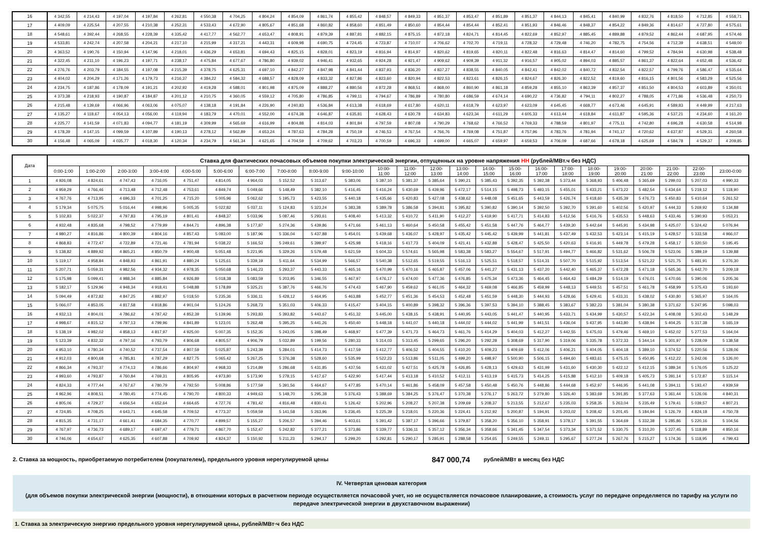| 16 | 4 342,55 | 4 214,43 | 4 197,04 | 4 197,84 | 4 262,81 | 4 550,38 | 4 704,25 | 4 804,24 | 4 854,09 | 4 861,74 | 4 855,42 | 4 848,57 | 4 849,33 | 4 851,37 | 4 853,47 | 4 851,89 | 4 851,37 | 4 844,13 | 4 845,41 | 4 840,99 | 4 832,76 | 4 818,50 | 4 712,85 | 4 558,71 |
| 17 | 4 409,09 | 4 225,54 | 4 207,55 | 4 210,38 | 4 252,31 | 4 533,43 | 4 672,90 | 4 805,67 | 4 851,68 | 4 860,82 | 4 858,60 | 4 851,49 | 4 850,60 | 4 854,44 | 4 854,44 | 4 852,41 | 4 851,93 | 4 846,46 | 4 848,37 | 4 854,22 | 4 849,36 | 4 814,67 | 4 727,80 | 4 575,61 |
| 18 | 4 548,61 | 4 392,44 | 4 268,55 | 4 228,39 | 4 335,42 | 4 417,77 | 4 562,77 | 4 653,47 | 4 808,91 | 4 879,39 | 4 887,81 | 4 882,15 | 4 875,15 | 4 872,18 | 4 824,71 | 4 814,45 | 4 822,69 | 4 852,97 | 4 885,45 | 4 889,88 | 4 879,52 | 4 862,44 | 4 687,95 | 4 574,46 |
| 19 | 4 533,81 | 4 242,74 | 4 207,58 | 4 204,21 | 4 217,10 | 4 215,99 | 4 317,21 | 4 443,31 | 4 609,98 | 4 690,75 | 4 724,45 | 4 723,87 | 4 710,07 | 4 706,62 | 4 702,70 | 4 719,11 | 4 728,32 | 4 729,48 | 4 746,20 | 4 782,75 | 4 754,56 | 4 712,39 | 4 638,51 | 4 549,00 |
| 20 | 4 363,52 | 4 190,76 | 4 150,94 | 4 147,96 | 4 218,01 | 4 436,29 | 4 653,81 | 4 694,43 | 4 825,15 | 4 828,01 | 4 823,19 | 4 816,94 | 4 814,97 | 4 820,62 | 4 819,65 | 4 820,11 | 4 822,48 | 4 816,63 | 4 814,47 | 4 814,60 | 4 799,52 | 4 784,94 | 4 630,98 | 4 538,48 |
| 21 | 4 322,45 | 4 211,10 | 4 196,23 | 4 197,71 | 4 238,17 | 4 475,84 | 4 677,67 | 4 786,80 | 4 939,02 | 4 946,41 | 4 932,65 | 4 924,28 | 4 921,47 | 4 909,62 | 4 909,39 | 4 911,32 | 4 916,57 | 4 905,02 | 4 894,03 | 4 885,57 | 4 861,37 | 4 822,64 | 4 652,48 | 4 536,42 |
| 22 | 4 276,76 | 4 203,79 | 4 184,55 | 4 197,08 | 4 215,39 | 4 378,75 | 4 625,31 | 4 697,10 | 4 842,27 | 4 847,98 | 4 841,44 | 4 837,93 | 4 836,20 | 4 837,27 | 4 838,55 | 4 840,05 | 4 842,41 | 4 842,02 | 4 840,72 | 4 832,54 | 4 822,57 | 4 799,76 | 4 586,47 | 4 535,64 |
| 23 | 4 404,02 | 4 204,29 | 4 171,26 | 4 179,73 | 4 216,37 | 4 384,22 | 4 584,32 | 4 688,57 | 4 828,09 | 4 833,32 | 4 827,86 | 4 823,60 | 4 820,94 | 4 822,53 | 4 823,61 | 4 826,15 | 4 824,67 | 4 826,30 | 4 822,52 | 4 819,60 | 4 816,15 | 4 801,56 | 4 583,29 | 4 525,56 |
| 24 | 4 234,75 | 4 187,86 | 4 178,09 | 4 191,21 | 4 202,92 | 4 419,28 | 4 588,01 | 4 801,98 | 4 875,09 | 4 888,27 | 4 880,56 | 4 872,28 | 4 868,51 | 4 868,00 | 4 860,90 | 4 861,18 | 4 859,28 | 4 855,10 | 4 863,39 | 4 857,37 | 4 851,50 | 4 804,53 | 4 603,89 | 4 350,01 |
| 25 | 4 373,38 | 4 218,93 | 4 190,87 | 4 184,87 | 4 201,12 | 4 210,75 | 4 360,05 | 4 559,12 | 4 705,80 | 4 786,85 | 4 799,11 | 4 794,67 | 4 786,89 | 4 780,80 | 4 686,59 | 4 674,14 | 4 690,22 | 4 736,82 | 4 794,11 | 4 802,27 | 4 788,05 | 4 771,86 | 4 536,48 | 4 250,73 |
| 26 | 4 215,48 | 4 139,69 | 4 066,96 | 4 063,06 | 4 075,07 | 4 138,18 | 4 191,84 | 4 226,90 | 4 240,83 | 4 536,84 | 4 613,38 | 4 618,69 | 4 617,80 | 4 620,11 | 4 618,79 | 4 623,97 | 4 623,09 | 4 645,45 | 4 668,77 | 4 673,46 | 4 645,91 | 4 589,83 | 4 449,99 | 4 217,63 |
| 27 | 4 135,27 | 4 118,67 | 4 054,13 | 4 056,00 | 4 119,94 | 4 183,79 | 4 470,01 | 4 552,00 | 4 674,38 | 4 646,87 | 4 635,81 | 4 628,43 | 4 630,78 | 4 634,83 | 4 623,34 | 4 611,29 | 4 605,33 | 4 613,44 | 4 618,84 | 4 611,87 | 4 595,36 | 4 537,21 | 4 234,60 | 4 161,20 |
| 28 | 4 225,77 | 4 141,59 | 4 071,83 | 4 094,77 | 4 181,19 | 4 309,99 | 4 565,69 | 4 616,99 | 4 804,88 | 4 814,03 | 4 801,84 | 4 797,59 | 4 807,08 | 4 790,29 | 4 768,62 | 4 766,52 | 4 769,33 | 4 788,59 | 4 801,97 | 4 775,11 | 4 742,80 | 4 696,28 | 4 630,58 | 4 514,98 |
| 29 | 4 178,39 | 4 147,15 | 4 099,59 | 4 107,89 | 4 190,13 | 4 278,12 | 4 562,89 | 4 653,24 | 4 787,63 | 4 784,28 | 4 750,19 | 4 746,53 | 4 767,54 | 4 766,76 | 4 769,08 | 4 751,87 | 4 757,96 | 4 783,76 | 4 781,94 | 4 741,17 | 4 720,62 | 4 637,87 | 4 529,31 | 4 260,58 |
| 30 | 4 156,48 | 4 065,09 | 4 035,77 | 4 018,30 | 4 120,34 | 4 234,79 | 4 561,34 | 4 621,65 | 4 704,59 | 4 709,62 | 4 703,23 | 4 700,59 | 4 696,33 | 4 699,00 | 4 665,07 | 4 659,97 | 4 659,53 | 4 706,09 | 4 687,66 | 4 678,18 | 4 625,69 | 4 584,78 | 4 529,37 | 4 209,85 |
| Дата | Ставка для фактических почасовых объемов покупки электрической энергии, отпущенных на уровне напряжения НН (рублей/МВт.ч без НДС) | | | | | | | | | | | | | | | | | | | | | | | |
| --- | --- | --- | --- | --- | --- | --- | --- | --- | --- | --- | --- | --- | --- | --- | --- | --- | --- | --- | --- | --- | --- | --- | --- | --- |
| | 0:00-1:00 | 1:00-2:00 | 2:00-3:00 | 3:00-4:00 | 4:00-5:00 | 5:00-6:00 | 6:00-7:00 | 7:00-8:00 | 8:00-9:00 | 9:00-10:00 | 10:00- 11:00 | 11:00- 12:00 | 12:00- 13:00 | 13:00- 14:00 | 14:00- 15:00 | 15:00- 16:00 | 16:00- 17:00 | 17:00- 18:00 | 18:00- 19:00 | 19:00- 20:00 | 20:00- 21:00 | 21:00- 22:00 | 22:00- 23:00 | 23:00-0:00 |
| 1 | 4 926,08 | 4 824,61 | 4 747,43 | 4 716,05 | 4 751,47 | 4 814,05 | 4 964,03 | 5 152,52 | 5 313,67 | 5 383,06 | 5 387,10 | 5 381,37 | 5 385,64 | 5 390,21 | 5 385,43 | 5 392,35 | 5 392,38 | 5 373,44 | 5 368,93 | 5 406,48 | 5 365,69 | 5 299,03 | 5 207,03 | 4 990,33 |
| 2 | 4 959,29 | 4 766,46 | 4 713,48 | 4 712,48 | 4 753,61 | 4 849,74 | 5 049,66 | 5 148,49 | 5 382,10 | 5 416,45 | 5 416,24 | 5 430,69 | 5 439,96 | 5 472,17 | 5 514,15 | 5 498,73 | 5 493,15 | 5 455,01 | 5 433,21 | 5 473,22 | 5 482,54 | 5 434,64 | 5 219,12 | 5 118,90 |
| 3 | 4 767,76 | 4 713,95 | 4 696,33 | 4 701,25 | 4 715,20 | 5 005,96 | 5 062,62 | 5 195,73 | 5 423,55 | 5 440,18 | 5 435,66 | 5 420,83 | 5 427,08 | 5 438,62 | 5 448,08 | 5 451,65 | 5 443,59 | 5 426,74 | 5 418,60 | 5 435,39 | 5 476,73 | 5 450,83 | 5 410,64 | 5 261,52 |
| 4 | 5 179,34 | 5 075,75 | 5 016,44 | 4 998,96 | 5 005,35 | 5 022,82 | 5 037,11 | 5 124,83 | 5 323,24 | 5 383,38 | 5 389,78 | 5 386,58 | 5 394,81 | 5 395,82 | 5 390,82 | 5 390,14 | 5 392,50 | 5 392,70 | 5 391,60 | 5 402,56 | 5 420,97 | 5 444,33 | 5 269,92 | 5 134,88 |
| 5 | 5 102,83 | 5 022,37 | 4 797,83 | 4 795,19 | 4 801,41 | 4 848,37 | 5 033,96 | 5 087,46 | 5 293,61 | 5 408,40 | 5 413,32 | 5 410,72 | 5 411,90 | 5 412,27 | 5 419,90 | 5 417,71 | 5 414,83 | 5 412,56 | 5 416,76 | 5 435,53 | 5 448,63 | 5 433,46 | 5 390,93 | 5 053,21 |
| 6 | 4 932,48 | 4 835,68 | 4 798,52 | 4 779,99 | 4 844,71 | 4 896,38 | 5 177,87 | 5 274,36 | 5 439,86 | 5 471,66 | 5 461,13 | 5 460,64 | 5 450,58 | 5 455,42 | 5 451,58 | 5 447,76 | 5 464,77 | 5 439,30 | 5 442,64 | 5 445,91 | 5 434,98 | 5 425,07 | 5 324,42 | 5 076,94 |
| 7 | 4 980,27 | 4 816,86 | 4 800,39 | 4 804,16 | 4 857,43 | 5 083,00 | 5 187,96 | 5 336,04 | 5 437,88 | 5 454,01 | 5 439,68 | 5 436,07 | 5 428,97 | 5 435,42 | 5 445,42 | 5 439,99 | 5 441,81 | 5 437,49 | 5 432,53 | 5 423,14 | 5 415,19 | 5 428,57 | 5 333,58 | 4 966,07 |
| 8 | 4 868,83 | 4 772,47 | 4 722,89 | 4 721,46 | 4 781,94 | 5 038,22 | 5 166,53 | 5 249,61 | 5 399,97 | 5 425,98 | 5 418,16 | 5 417,73 | 5 404,09 | 5 421,41 | 5 432,88 | 5 428,47 | 5 425,50 | 5 420,63 | 5 416,91 | 5 449,78 | 5 479,28 | 5 458,17 | 5 320,50 | 5 195,45 |
| 9 | 5 138,82 | 4 889,92 | 4 865,21 | 4 850,79 | 4 900,48 | 5 051,48 | 5 221,95 | 5 329,26 | 5 579,48 | 5 621,59 | 5 604,33 | 5 574,61 | 5 565,98 | 5 583,38 | 5 583,27 | 5 554,67 | 5 517,91 | 5 494,77 | 5 466,82 | 5 531,62 | 5 506,78 | 5 523,06 | 5 389,19 | 5 139,88 |
| 10 | 5 119,17 | 4 958,84 | 4 848,93 | 4 861,91 | 4 880,24 | 5 125,61 | 5 339,19 | 5 411,64 | 5 534,99 | 5 566,57 | 5 540,38 | 5 512,65 | 5 519,55 | 5 516,13 | 5 525,51 | 5 518,57 | 5 514,31 | 5 507,70 | 5 515,92 | 5 513,54 | 5 521,22 | 5 521,75 | 5 481,91 | 5 276,30 |
| 11 | 5 207,71 | 5 059,31 | 4 982,56 | 4 934,32 | 4 978,35 | 5 050,68 | 5 146,23 | 5 293,37 | 5 443,33 | 5 465,16 | 5 470,99 | 5 470,16 | 5 465,87 | 5 457,06 | 5 441,27 | 5 431,13 | 5 437,20 | 5 442,40 | 5 465,37 | 5 472,28 | 5 471,18 | 5 565,36 | 5 442,70 | 5 209,18 |
| 12 | 5 175,98 | 5 099,41 | 4 988,34 | 4 885,84 | 4 926,89 | 5 018,38 | 5 083,59 | 5 203,95 | 5 346,55 | 5 467,97 | 5 476,17 | 5 474,00 | 5 477,36 | 5 476,85 | 5 475,34 | 5 473,36 | 5 464,45 | 5 464,43 | 5 484,29 | 5 514,19 | 5 476,01 | 5 470,66 | 5 390,06 | 5 205,36 |
| 13 | 5 182,17 | 5 129,96 | 4 948,34 | 4 918,41 | 5 048,88 | 5 178,89 | 5 325,21 | 5 387,76 | 5 466,76 | 5 474,43 | 5 467,90 | 5 459,62 | 5 461,05 | 5 464,32 | 5 469,08 | 5 466,85 | 5 459,99 | 5 448,13 | 5 449,51 | 5 457,51 | 5 461,78 | 5 458,99 | 5 375,43 | 5 193,60 |
| 14 | 5 094,49 | 4 872,82 | 4 847,25 | 4 882,97 | 5 018,50 | 5 235,36 | 5 336,11 | 5 428,12 | 5 464,95 | 5 463,88 | 5 452,77 | 5 451,36 | 5 454,53 | 5 452,48 | 5 451,59 | 5 448,30 | 5 444,93 | 5 428,66 | 5 429,41 | 5 433,31 | 5 438,02 | 5 430,80 | 5 365,97 | 5 164,05 |
| 15 | 5 066,07 | 4 853,05 | 4 817,58 | 4 818,86 | 4 901,04 | 5 124,26 | 5 268,73 | 5 351,03 | 5 406,33 | 5 415,47 | 5 404,15 | 5 400,89 | 5 398,32 | 5 396,36 | 5 397,53 | 5 394,10 | 5 388,45 | 5 383,67 | 5 382,23 | 5 381,04 | 5 380,38 | 5 371,62 | 5 247,95 | 5 098,03 |
| 16 | 4 932,13 | 4 804,01 | 4 786,62 | 4 787,42 | 4 852,39 | 5 139,96 | 5 293,83 | 5 393,82 | 5 443,67 | 5 451,32 | 5 445,00 | 5 438,15 | 5 438,91 | 5 440,95 | 5 443,05 | 5 441,47 | 5 440,95 | 5 433,71 | 5 434,99 | 5 430,57 | 5 422,34 | 5 408,08 | 5 302,43 | 5 148,29 |
| 17 | 4 998,67 | 4 815,12 | 4 797,13 | 4 799,96 | 4 841,89 | 5 123,01 | 5 262,48 | 5 395,25 | 5 441,26 | 5 450,40 | 5 448,18 | 5 441,07 | 5 440,18 | 5 444,02 | 5 444,02 | 5 441,99 | 5 441,51 | 5 436,04 | 5 437,95 | 5 443,80 | 5 438,94 | 5 404,25 | 5 317,38 | 5 165,19 |
| 18 | 5 138,19 | 4 982,02 | 4 858,13 | 4 817,97 | 4 925,00 | 5 007,35 | 5 152,35 | 5 243,05 | 5 398,49 | 5 468,97 | 5 477,39 | 5 471,73 | 5 464,73 | 5 461,76 | 5 414,29 | 5 404,03 | 5 412,27 | 5 442,55 | 5 475,03 | 5 479,46 | 5 469,10 | 5 452,02 | 5 277,53 | 5 164,04 |
| 19 | 5 123,39 | 4 832,32 | 4 797,16 | 4 793,79 | 4 806,68 | 4 805,57 | 4 906,79 | 5 032,89 | 5 199,56 | 5 280,33 | 5 314,03 | 5 313,45 | 5 299,65 | 5 296,20 | 5 292,28 | 5 308,69 | 5 317,90 | 5 319,06 | 5 335,78 | 5 372,33 | 5 344,14 | 5 301,97 | 5 228,09 | 5 138,58 |
| 20 | 4 953,10 | 4 780,34 | 4 740,52 | 4 737,54 | 4 807,59 | 5 025,87 | 5 243,39 | 5 284,01 | 5 414,73 | 5 417,59 | 5 412,77 | 5 406,52 | 5 404,55 | 5 410,20 | 5 409,23 | 5 409,69 | 5 412,06 | 5 406,21 | 5 404,05 | 5 404,18 | 5 389,10 | 5 374,52 | 5 220,56 | 5 128,06 |
| 21 | 4 912,03 | 4 800,68 | 4 785,81 | 4 787,29 | 4 827,75 | 5 065,42 | 5 267,25 | 5 376,38 | 5 528,60 | 5 535,99 | 5 522,23 | 5 513,86 | 5 511,05 | 5 499,20 | 5 498,97 | 5 500,90 | 5 506,15 | 5 494,60 | 5 483,61 | 5 475,15 | 5 450,95 | 5 412,22 | 5 242,06 | 5 126,00 |
| 22 | 4 866,34 | 4 793,37 | 4 774,13 | 4 786,66 | 4 804,97 | 4 968,33 | 5 214,89 | 5 286,68 | 5 431,85 | 5 437,56 | 5 431,02 | 5 427,51 | 5 425,78 | 5 426,85 | 5 428,13 | 5 429,63 | 5 431,99 | 5 431,60 | 5 430,30 | 5 422,12 | 5 412,15 | 5 389,34 | 5 176,05 | 5 125,22 |
| 23 | 4 993,60 | 4 793,87 | 4 760,84 | 4 769,31 | 4 805,95 | 4 973,80 | 5 173,90 | 5 278,15 | 5 417,67 | 5 422,90 | 5 417,44 | 5 413,18 | 5 410,52 | 5 412,11 | 5 413,19 | 5 415,73 | 5 414,25 | 5 415,88 | 5 412,10 | 5 409,18 | 5 405,73 | 5 391,14 | 5 172,87 | 5 115,14 |
| 24 | 4 824,33 | 4 777,44 | 4 767,67 | 4 780,79 | 4 792,50 | 5 008,86 | 5 177,59 | 5 391,56 | 5 464,67 | 5 477,85 | 5 470,14 | 5 461,86 | 5 458,09 | 5 457,58 | 5 450,48 | 5 450,76 | 5 448,86 | 5 444,68 | 5 452,97 | 5 446,95 | 5 441,08 | 5 394,11 | 5 193,47 | 4 939,59 |
| 25 | 4 962,96 | 4 808,51 | 4 780,45 | 4 774,45 | 4 790,70 | 4 800,33 | 4 949,63 | 5 148,70 | 5 295,38 | 5 376,43 | 5 388,69 | 5 384,25 | 5 376,47 | 5 370,38 | 5 276,17 | 5 263,72 | 5 279,80 | 5 326,40 | 5 383,69 | 5 391,85 | 5 377,63 | 5 361,44 | 5 126,06 | 4 840,31 |
| 26 | 4 805,06 | 4 729,27 | 4 656,54 | 4 652,64 | 4 664,65 | 4 727,76 | 4 781,42 | 4 816,48 | 4 830,41 | 5 126,42 | 5 202,96 | 5 208,27 | 5 207,38 | 5 209,69 | 5 208,37 | 5 213,55 | 5 212,67 | 5 235,03 | 5 258,35 | 5 263,04 | 5 235,49 | 5 179,41 | 5 039,57 | 4 807,21 |
| 27 | 4 724,85 | 4 708,25 | 4 643,71 | 4 645,58 | 4 709,52 | 4 773,37 | 5 059,59 | 5 141,58 | 5 263,96 | 5 236,45 | 5 225,39 | 5 218,01 | 5 220,36 | 5 224,41 | 5 212,92 | 5 200,87 | 5 194,91 | 5 203,02 | 5 208,42 | 5 201,45 | 5 184,94 | 5 126,79 | 4 824,18 | 4 750,78 |
| 28 | 4 815,35 | 4 731,17 | 4 661,41 | 4 684,35 | 4 770,77 | 4 899,57 | 5 155,27 | 5 206,57 | 5 394,46 | 5 403,61 | 5 391,42 | 5 387,17 | 5 396,66 | 5 379,87 | 5 358,20 | 5 356,10 | 5 358,91 | 5 378,17 | 5 391,55 | 5 364,69 | 5 332,38 | 5 285,86 | 5 220,16 | 5 104,56 |
| 29 | 4 767,97 | 4 736,73 | 4 689,17 | 4 697,47 | 4 779,71 | 4 867,70 | 5 152,47 | 5 242,82 | 5 377,21 | 5 373,86 | 5 339,77 | 5 336,11 | 5 357,12 | 5 356,34 | 5 358,66 | 5 341,45 | 5 347,54 | 5 373,34 | 5 371,52 | 5 330,75 | 5 310,20 | 5 227,45 | 5 118,89 | 4 850,16 |
| 30 | 4 746,06 | 4 654,67 | 4 625,35 | 4 607,88 | 4 709,92 | 4 824,37 | 5 150,92 | 5 211,23 | 5 294,17 | 5 299,20 | 5 292,81 | 5 290,17 | 5 285,91 | 5 288,58 | 5 254,65 | 5 249,55 | 5 249,11 | 5 295,67 | 5 277,24 | 5 267,76 | 5 215,27 | 5 174,36 | 5 118,95 | 4 799,43 |
2. Ставка за мощность, приобретаемую потребителем (покупателем), предельного уровня нерегулируемой цены 847 000,74 рублей/МВт в месяц без НДС
IV. Четвертая ценовая категория
(для объемов покупки электрической энергии (мощности), в отношении которых в расчетном периоде осуществляется почасовой учет, но не осуществляется почасовое планирование, а стоимость услуг по передаче определяется по тарифу на услуги по передаче электрической энергии в двухставочном выражении)
1. Ставка за электрическую энергию предельного уровня нерегулируемой цены, рублей/МВт·ч без НДС